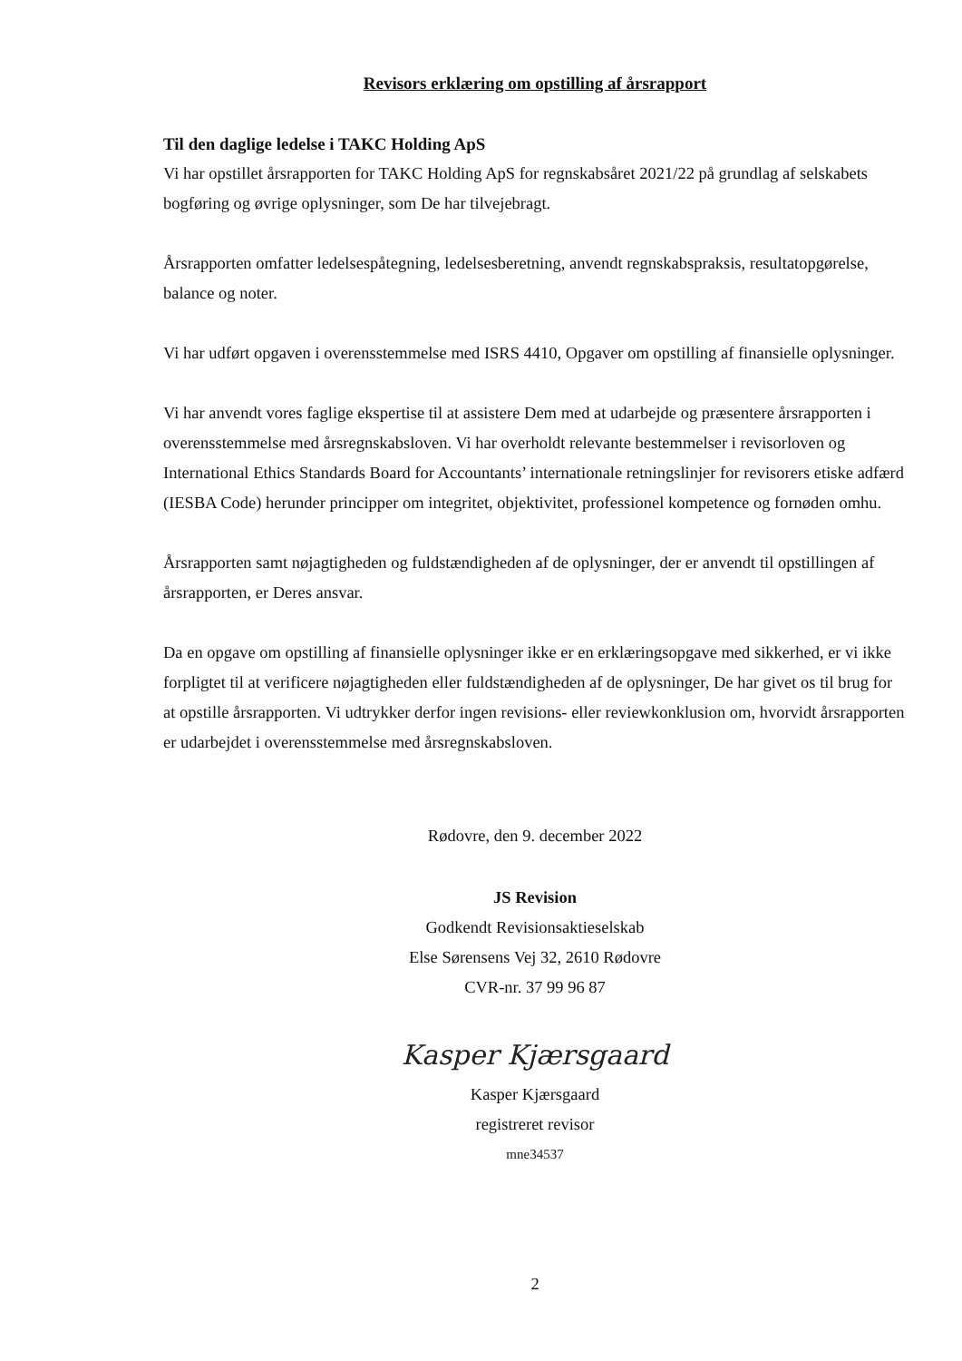Revisors erklæring om opstilling af årsrapport
Til den daglige ledelse i TAKC Holding ApS
Vi har opstillet årsrapporten for TAKC Holding ApS for regnskabsåret 2021/22 på grundlag af selskabets bogføring og øvrige oplysninger, som De har tilvejebragt.
Årsrapporten omfatter ledelsespåtegning, ledelsesberetning, anvendt regnskabspraksis, resultatopgørelse, balance og noter.
Vi har udført opgaven i overensstemmelse med ISRS 4410, Opgaver om opstilling af finansielle oplysninger.
Vi har anvendt vores faglige ekspertise til at assistere Dem med at udarbejde og præsentere årsrapporten i overensstemmelse med årsregnskabsloven. Vi har overholdt relevante bestemmelser i revisorloven og International Ethics Standards Board for Accountants’ internationale retningslinjer for revisorers etiske adfærd (IESBA Code) herunder principper om integritet, objektivitet, professionel kompetence og fornøden omhu.
Årsrapporten samt nøjagtigheden og fuldstændigheden af de oplysninger, der er anvendt til opstillingen af årsrapporten, er Deres ansvar.
Da en opgave om opstilling af finansielle oplysninger ikke er en erklæringsopgave med sikkerhed, er vi ikke forpligtet til at verificere nøjagtigheden eller fuldstændigheden af de oplysninger, De har givet os til brug for at opstille årsrapporten. Vi udtrykker derfor ingen revisions- eller reviewkonklusion om, hvorvidt årsrapporten er udarbejdet i overensstemmelse med årsregnskabsloven.
Rødovre, den 9. december 2022
JS Revision
Godkendt Revisionsaktieselskab
Else Sørensens Vej 32, 2610 Rødovre
CVR-nr. 37 99 96 87
Kasper Kjærsgaard
Kasper Kjærsgaard
registreret revisor
mne34537
2